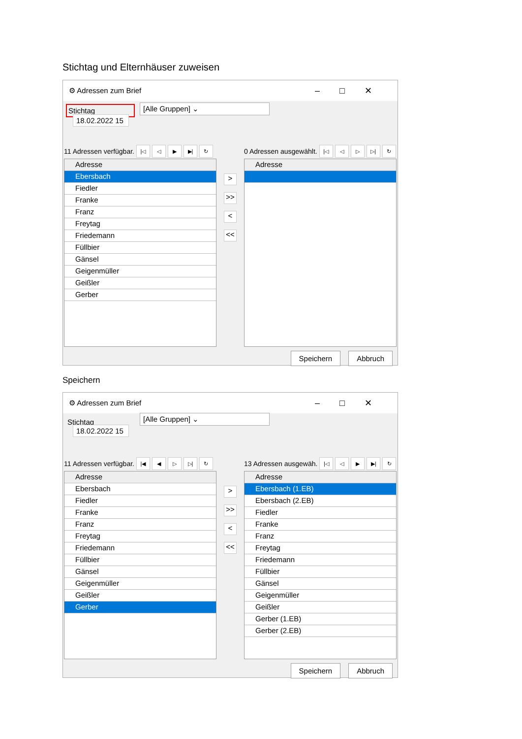Stichtag und Elternhäuser zuweisen
⚙ Adressen zum Brief –□✕
Stichtag
[Alle Gruppen] ⌄
18.02.2022 15
11 Adressen verfügbar. |◁ ◁ ▶ ▶| ↻
Adresse
Ebersbach
Fiedler
Franke
Franz
Freytag
Friedemann
Füllbier
Gänsel
Geigenmüller
Geißler
Gerber
>
>>
<
<<
0 Adressen ausgewählt. |◁ ◁ ▷ ▷| ↻
Adresse
Speichern Abbruch
Speichern
⚙ Adressen zum Brief –□✕
Stichtag
[Alle Gruppen] ⌄
18.02.2022 15
11 Adressen verfügbar. |◀ ◀ ▷ ▷| ↻
Adresse
Ebersbach
Fiedler
Franke
Franz
Freytag
Friedemann
Füllbier
Gänsel
Geigenmüller
Geißler
Gerber
>
>>
<
<<
13 Adressen ausgewäh. |◁ ◁ ▶ ▶| ↻
Adresse
Ebersbach (1.EB)
Ebersbach (2.EB)
Fiedler
Franke
Franz
Freytag
Friedemann
Füllbier
Gänsel
Geigenmüller
Geißler
Gerber (1.EB)
Gerber (2.EB)
Speichern Abbruch